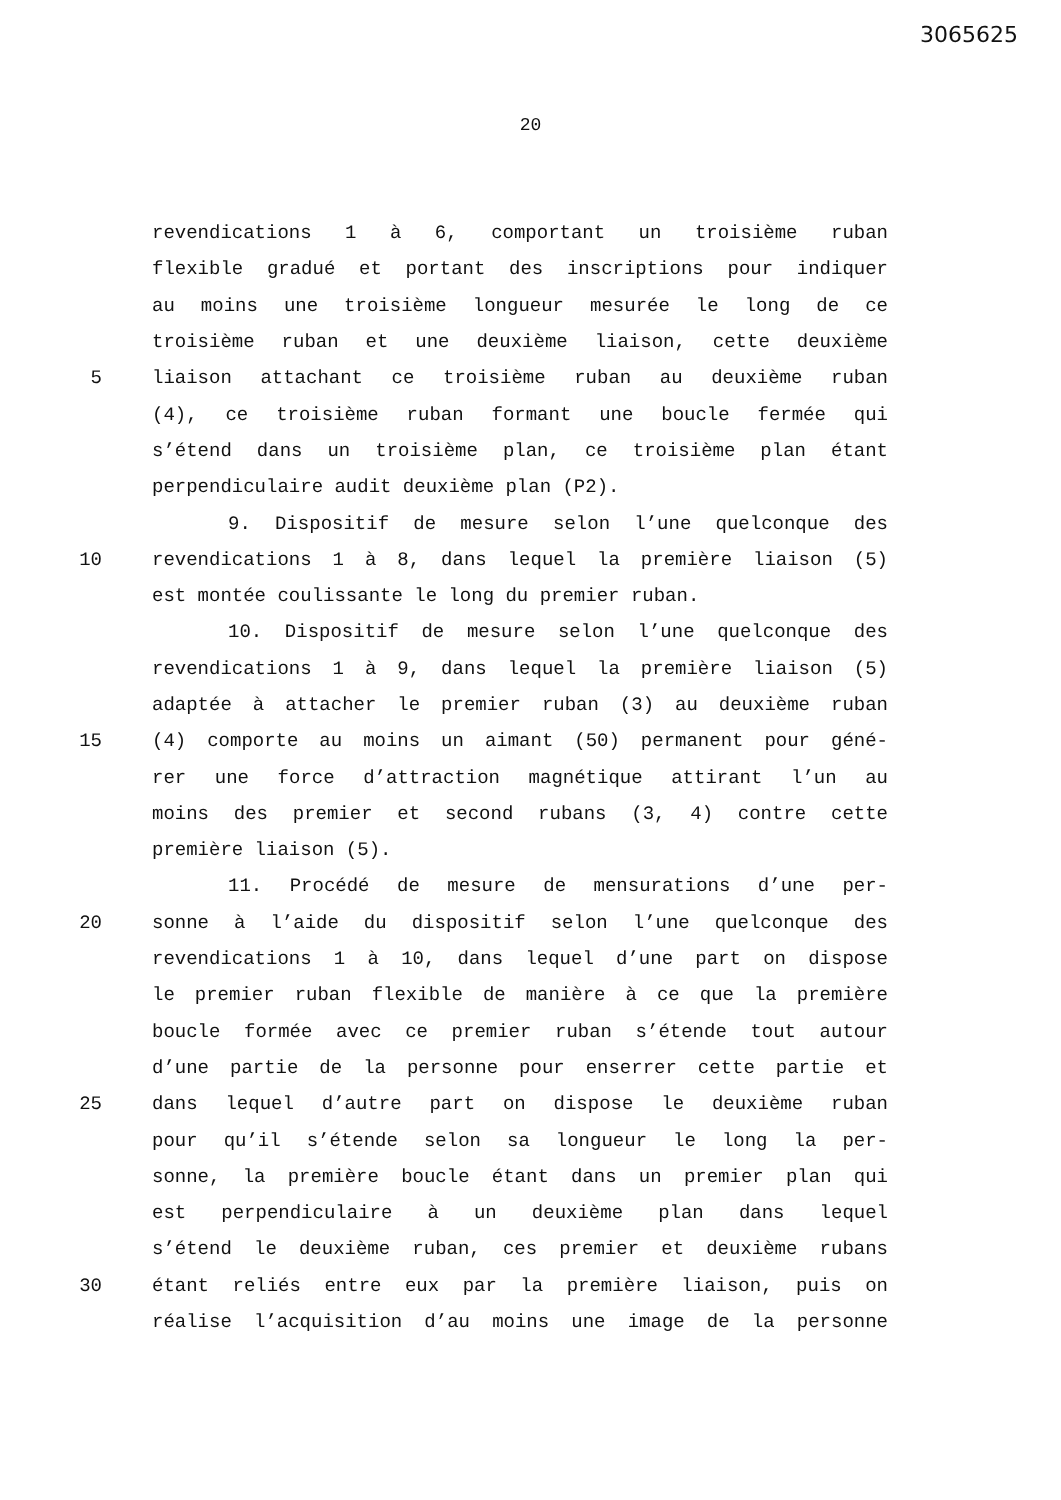3065625
20
revendications 1 à 6, comportant un troisième ruban
flexible gradué et portant des inscriptions pour indiquer
au moins une troisième longueur mesurée le long de ce
troisième ruban et une deuxième liaison, cette deuxième
5 liaison attachant ce troisième ruban au deuxième ruban
(4), ce troisième ruban formant une boucle fermée qui
s’étend dans un troisième plan, ce troisième plan étant
perpendiculaire audit deuxième plan (P2).
9. Dispositif de mesure selon l’une quelconque des
10 revendications 1 à 8, dans lequel la première liaison (5)
est montée coulissante le long du premier ruban.
10. Dispositif de mesure selon l’une quelconque des
revendications 1 à 9, dans lequel la première liaison (5)
adaptée à attacher le premier ruban (3) au deuxième ruban
15 (4) comporte au moins un aimant (50) permanent pour géné-
rer une force d’attraction magnétique attirant l’un au
moins des premier et second rubans (3, 4) contre cette
première liaison (5).
11. Procédé de mesure de mensurations d’une per-
20 sonne à l’aide du dispositif selon l’une quelconque des
revendications 1 à 10, dans lequel d’une part on dispose
le premier ruban flexible de manière à ce que la première
boucle formée avec ce premier ruban s’étende tout autour
d’une partie de la personne pour enserrer cette partie et
25 dans lequel d’autre part on dispose le deuxième ruban
pour qu’il s’étende selon sa longueur le long la per-
sonne, la première boucle étant dans un premier plan qui
est perpendiculaire à un deuxième plan dans lequel
s’étend le deuxième ruban, ces premier et deuxième rubans
30 étant reliés entre eux par la première liaison, puis on
réalise l’acquisition d’au moins une image de la personne